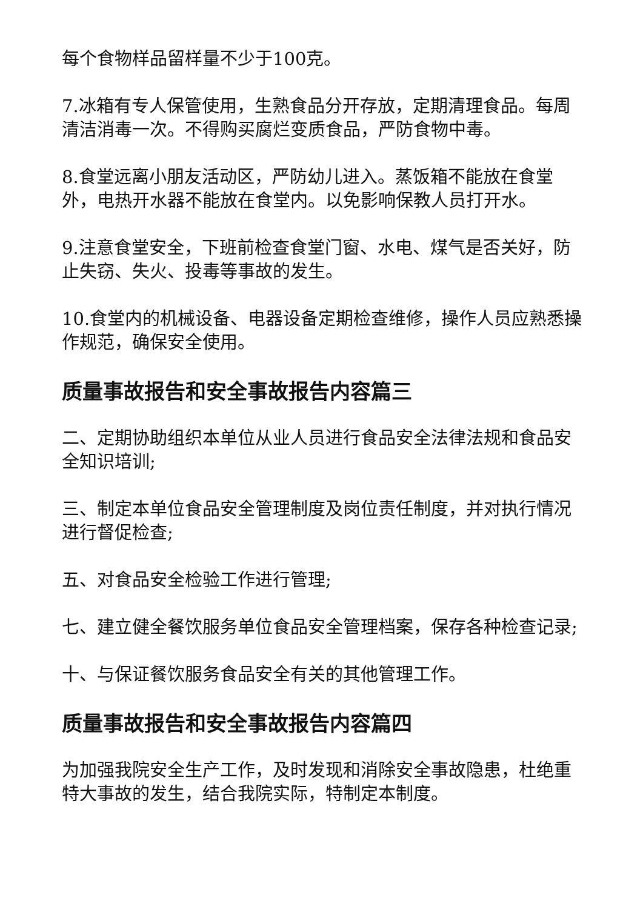每个食物样品留样量不少于100克。
7.冰箱有专人保管使用，生熟食品分开存放，定期清理食品。每周清洁消毒一次。不得购买腐烂变质食品，严防食物中毒。
8.食堂远离小朋友活动区，严防幼儿进入。蒸饭箱不能放在食堂外，电热开水器不能放在食堂内。以免影响保教人员打开水。
9.注意食堂安全，下班前检查食堂门窗、水电、煤气是否关好，防止失窃、失火、投毒等事故的发生。
10.食堂内的机械设备、电器设备定期检查维修，操作人员应熟悉操作规范，确保安全使用。
质量事故报告和安全事故报告内容篇三
二、定期协助组织本单位从业人员进行食品安全法律法规和食品安全知识培训;
三、制定本单位食品安全管理制度及岗位责任制度，并对执行情况进行督促检查;
五、对食品安全检验工作进行管理;
七、建立健全餐饮服务单位食品安全管理档案，保存各种检查记录;
十、与保证餐饮服务食品安全有关的其他管理工作。
质量事故报告和安全事故报告内容篇四
为加强我院安全生产工作，及时发现和消除安全事故隐患，杜绝重特大事故的发生，结合我院实际，特制定本制度。